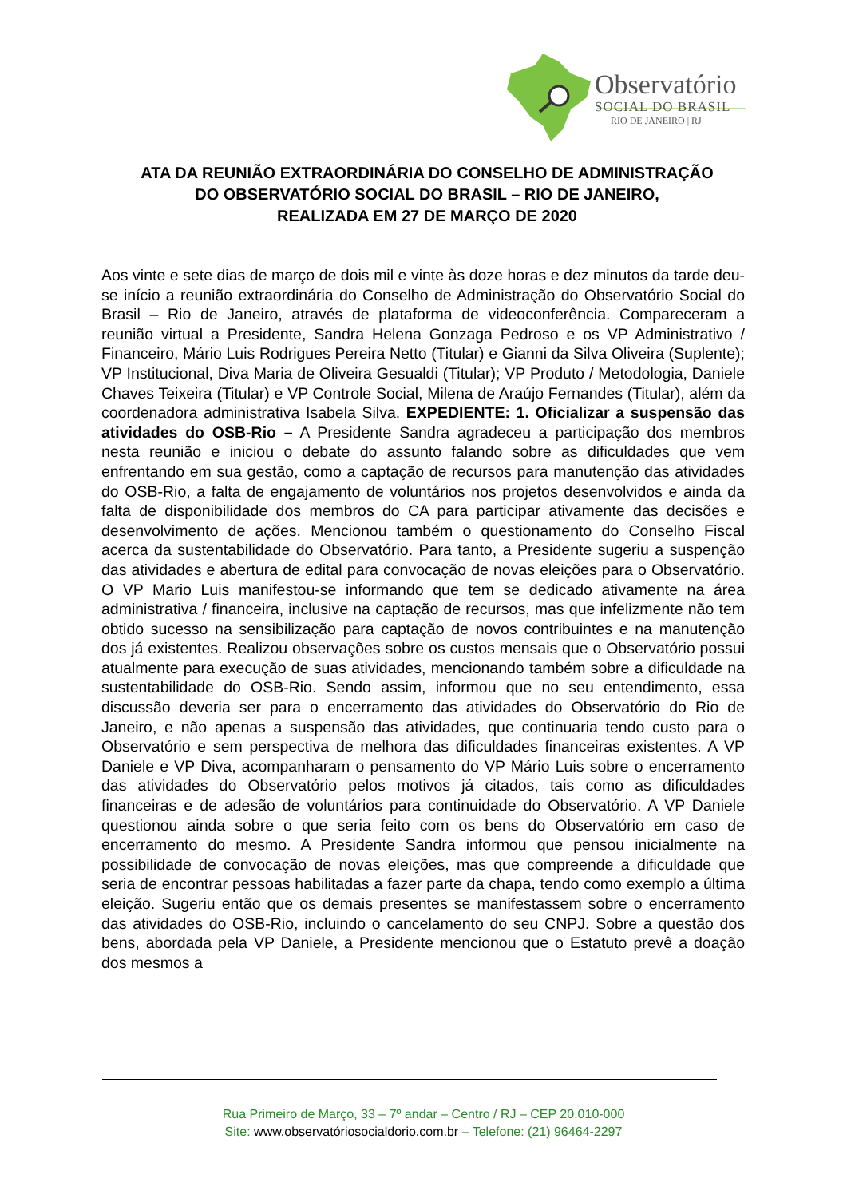Observatório
SOCIAL DO BRASIL
RIO DE JANEIRO | RJ
ATA DA REUNIÃO EXTRAORDINÁRIA DO CONSELHO DE ADMINISTRAÇÃO
DO OBSERVATÓRIO SOCIAL DO BRASIL – RIO DE JANEIRO,
REALIZADA EM 27 DE MARÇO DE 2020
Aos vinte e sete dias de março de dois mil e vinte às doze horas e dez minutos da tarde deu-se início a reunião extraordinária do Conselho de Administração do Observatório Social do Brasil – Rio de Janeiro, através de plataforma de videoconferência. Compareceram a reunião virtual a Presidente, Sandra Helena Gonzaga Pedroso e os VP Administrativo / Financeiro, Mário Luis Rodrigues Pereira Netto (Titular) e Gianni da Silva Oliveira (Suplente); VP Institucional, Diva Maria de Oliveira Gesualdi (Titular); VP Produto / Metodologia, Daniele Chaves Teixeira (Titular) e VP Controle Social, Milena de Araújo Fernandes (Titular), além da coordenadora administrativa Isabela Silva. EXPEDIENTE: 1. Oficializar a suspensão das atividades do OSB-Rio – A Presidente Sandra agradeceu a participação dos membros nesta reunião e iniciou o debate do assunto falando sobre as dificuldades que vem enfrentando em sua gestão, como a captação de recursos para manutenção das atividades do OSB-Rio, a falta de engajamento de voluntários nos projetos desenvolvidos e ainda da falta de disponibilidade dos membros do CA para participar ativamente das decisões e desenvolvimento de ações. Mencionou também o questionamento do Conselho Fiscal acerca da sustentabilidade do Observatório. Para tanto, a Presidente sugeriu a suspenção das atividades e abertura de edital para convocação de novas eleições para o Observatório. O VP Mario Luis manifestou-se informando que tem se dedicado ativamente na área administrativa / financeira, inclusive na captação de recursos, mas que infelizmente não tem obtido sucesso na sensibilização para captação de novos contribuintes e na manutenção dos já existentes. Realizou observações sobre os custos mensais que o Observatório possui atualmente para execução de suas atividades, mencionando também sobre a dificuldade na sustentabilidade do OSB-Rio. Sendo assim, informou que no seu entendimento, essa discussão deveria ser para o encerramento das atividades do Observatório do Rio de Janeiro, e não apenas a suspensão das atividades, que continuaria tendo custo para o Observatório e sem perspectiva de melhora das dificuldades financeiras existentes. A VP Daniele e VP Diva, acompanharam o pensamento do VP Mário Luis sobre o encerramento das atividades do Observatório pelos motivos já citados, tais como as dificuldades financeiras e de adesão de voluntários para continuidade do Observatório. A VP Daniele questionou ainda sobre o que seria feito com os bens do Observatório em caso de encerramento do mesmo. A Presidente Sandra informou que pensou inicialmente na possibilidade de convocação de novas eleições, mas que compreende a dificuldade que seria de encontrar pessoas habilitadas a fazer parte da chapa, tendo como exemplo a última eleição. Sugeriu então que os demais presentes se manifestassem sobre o encerramento das atividades do OSB-Rio, incluindo o cancelamento do seu CNPJ. Sobre a questão dos bens, abordada pela VP Daniele, a Presidente mencionou que o Estatuto prevê a doação dos mesmos a
Rua Primeiro de Março, 33 – 7º andar – Centro / RJ – CEP 20.010-000
Site: www.observatóriosocialdorio.com.br – Telefone: (21) 96464-2297